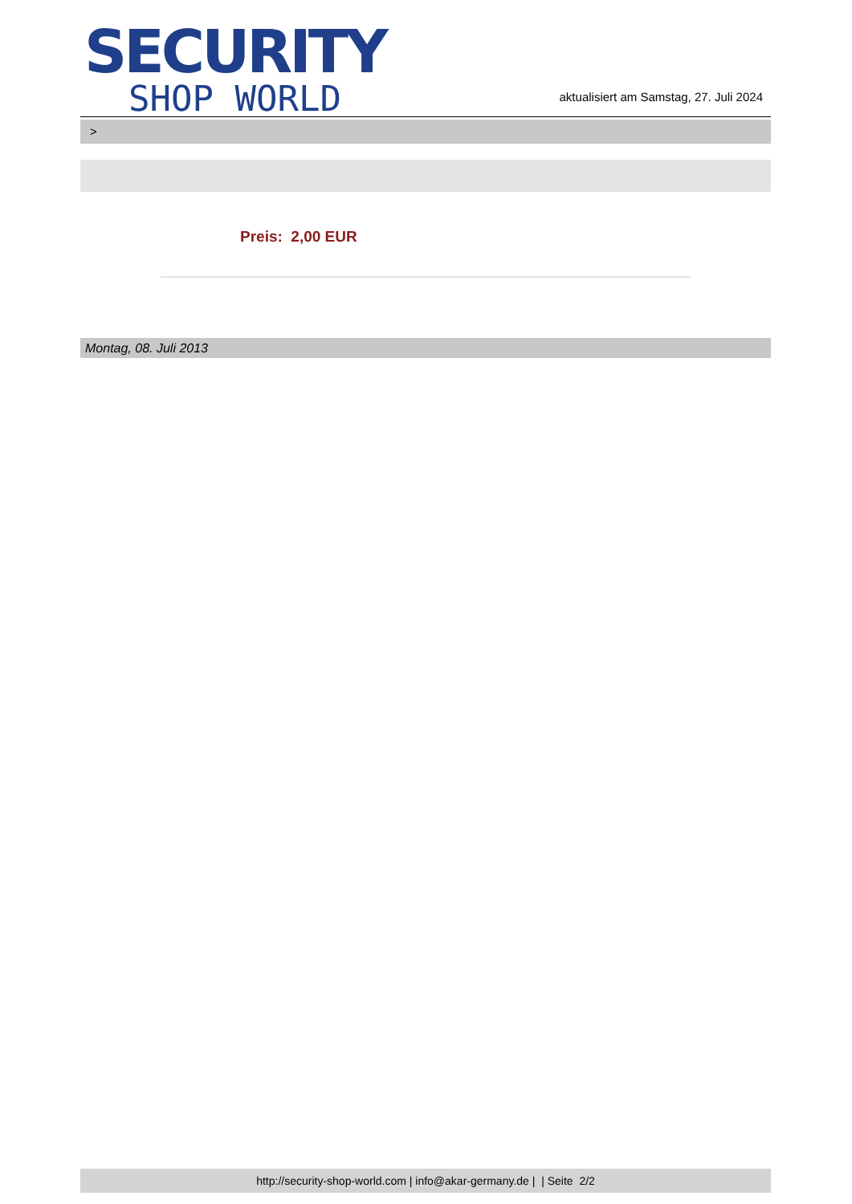SECURITY
SHOP WORLD
aktualisiert am Samstag, 27. Juli 2024
>
Preis: 2,00 EUR
Montag, 08. Juli 2013
http://security-shop-world.com | info@akar-germany.de | | Seite 2/2